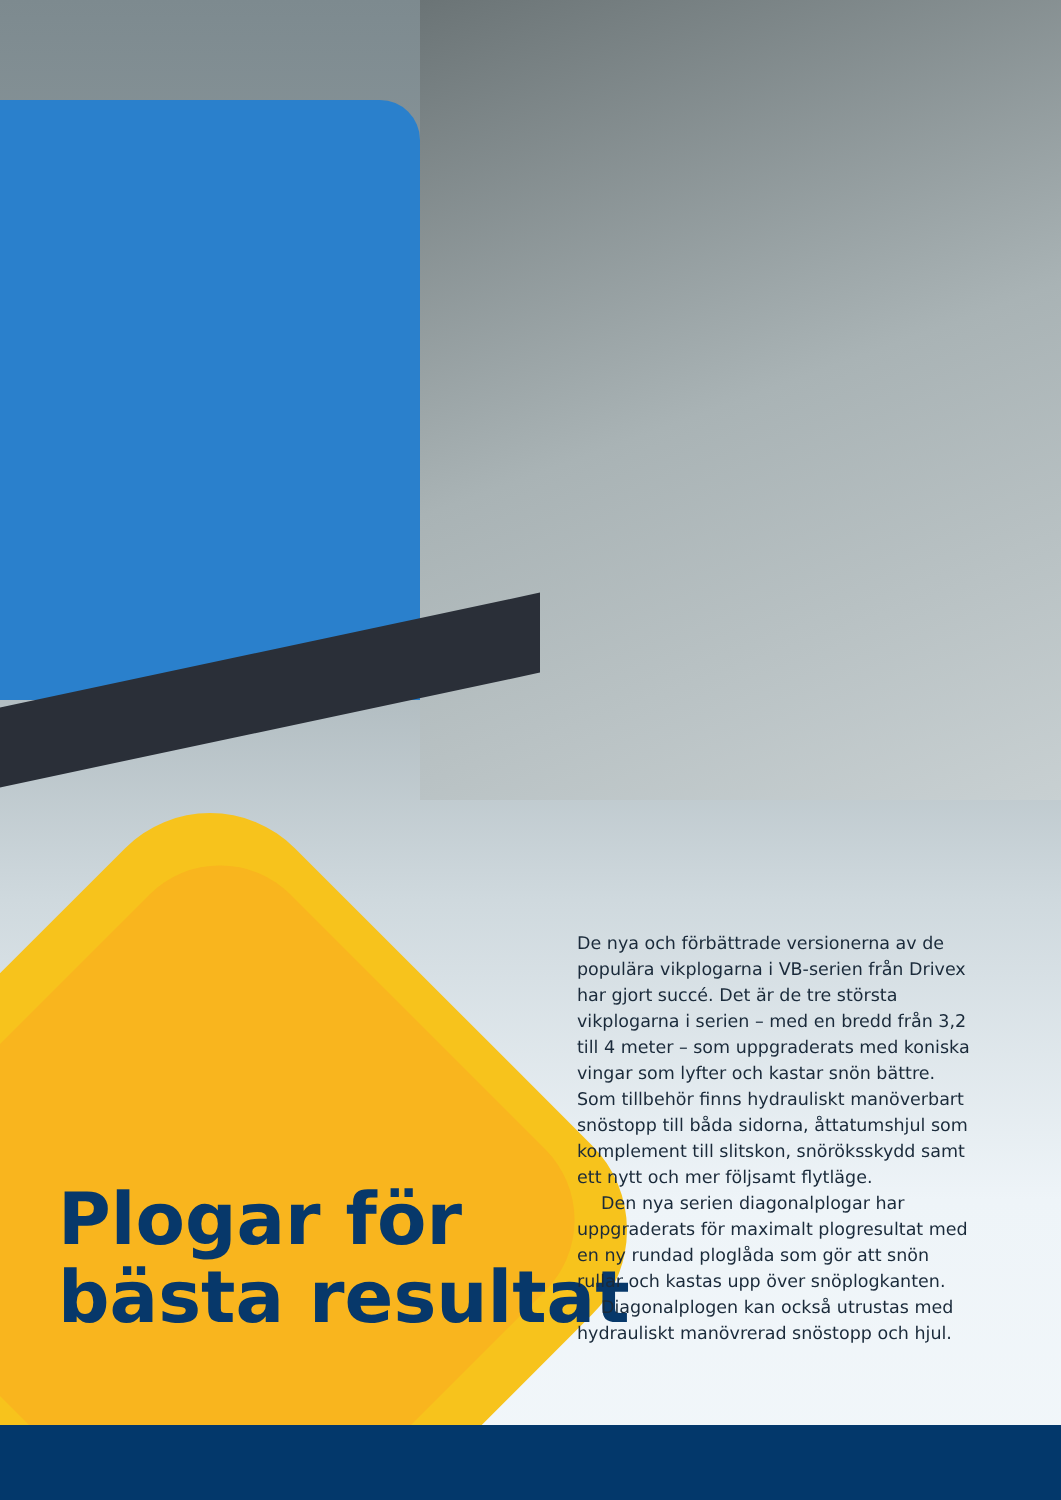Plogar för
bästa resultat
De nya och förbättrade versionerna av de populära vikplogarna i VB-serien från Drivex har gjort succé. Det är de tre största vikplogarna i serien – med en bredd från 3,2 till 4 meter – som uppgraderats med koniska vingar som lyfter och kastar snön bättre. Som tillbehör finns hydrauliskt manöverbart snöstopp till båda sidorna, åttatumshjul som komplement till slitskon, snöröksskydd samt ett nytt och mer följsamt flytläge.
Den nya serien diagonalplogar har uppgraderats för maximalt plogresultat med en ny rundad ploglåda som gör att snön rullar och kastas upp över snöplogkanten.
Diagonalplogen kan också utrustas med hydrauliskt manövrerad snöstopp och hjul.